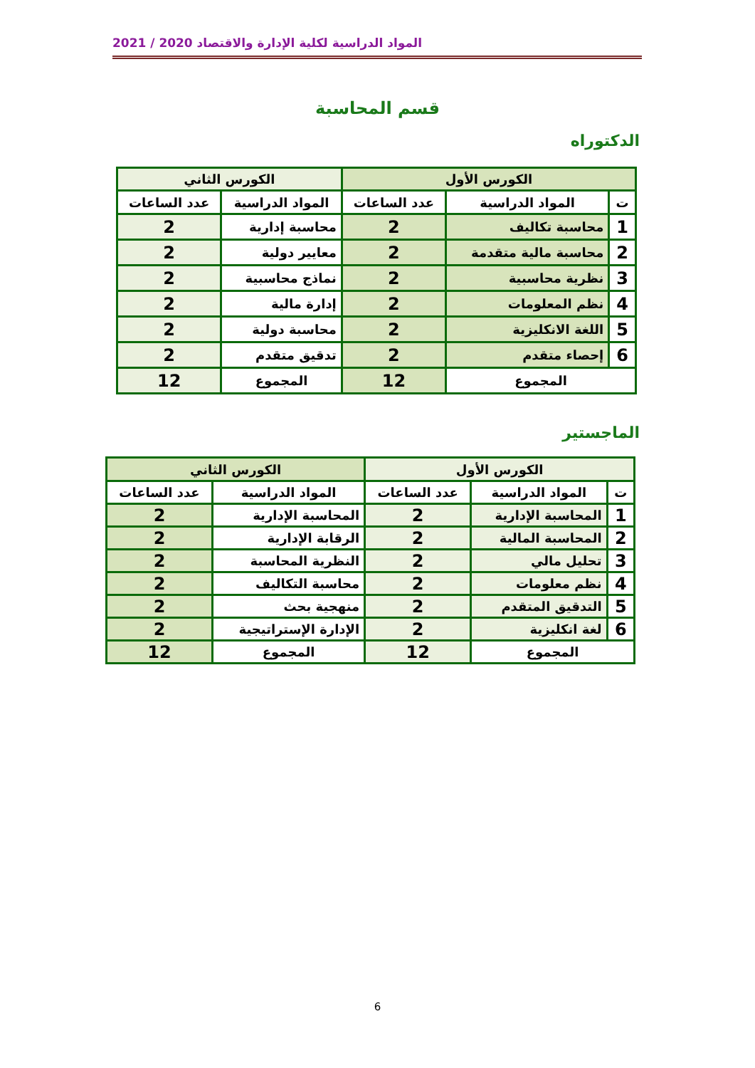المواد الدراسية لكلية الإدارة والاقتصاد 2020 / 2021
قسم المحاسبة
الدكتوراه
| الكورس الأول | | | الكورس الثاني | |
| --- | --- | --- | --- | --- |
| ت | المواد الدراسية | عدد الساعات | المواد الدراسية | عدد الساعات |
| 1 | محاسبة تكاليف | 2 | محاسبة إدارية | 2 |
| 2 | محاسبة مالية متقدمة | 2 | معايير دولية | 2 |
| 3 | نظرية محاسبية | 2 | نماذج محاسبية | 2 |
| 4 | نظم المعلومات | 2 | إدارة مالية | 2 |
| 5 | اللغة الانكليزية | 2 | محاسبة دولية | 2 |
| 6 | إحصاء متقدم | 2 | تدقيق متقدم | 2 |
| المجموع | | 12 | المجموع | 12 |
الماجستير
| الكورس الأول | | | الكورس الثاني | |
| --- | --- | --- | --- | --- |
| ت | المواد الدراسية | عدد الساعات | المواد الدراسية | عدد الساعات |
| 1 | المحاسبة الإدارية | 2 | المحاسبة الإدارية | 2 |
| 2 | المحاسبة المالية | 2 | الرقابة الإدارية | 2 |
| 3 | تحليل مالي | 2 | النظرية المحاسبة | 2 |
| 4 | نظم معلومات | 2 | محاسبة التكاليف | 2 |
| 5 | التدقيق المتقدم | 2 | منهجية بحث | 2 |
| 6 | لغة انكليزية | 2 | الإدارة الإستراتيجية | 2 |
| المجموع | | 12 | المجموع | 12 |
6